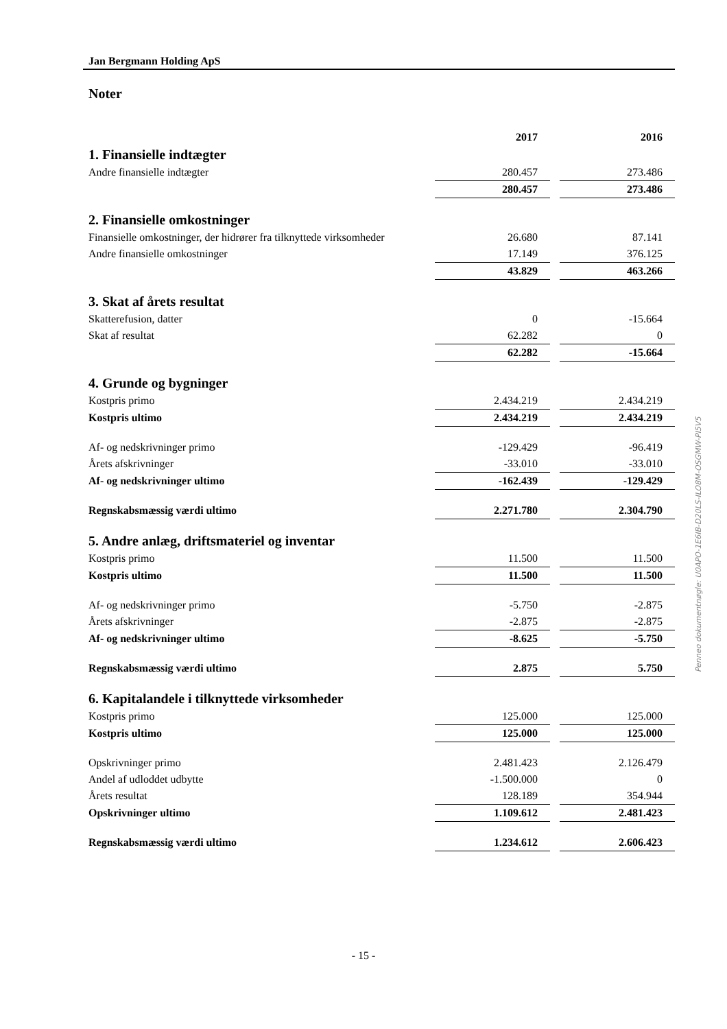Jan Bergmann Holding ApS
Noter
| | 2017 | | 2016 |
| 1. Finansielle indtægter | | | |
| Andre finansielle indtægter | 280.457 | | 273.486 |
| | 280.457 | | 273.486 |
| 2. Finansielle omkostninger | | | |
| Finansielle omkostninger, der hidrører fra tilknyttede virksomheder | 26.680 | | 87.141 |
| Andre finansielle omkostninger | 17.149 | | 376.125 |
| | 43.829 | | 463.266 |
| 3. Skat af årets resultat | | | |
| Skatterefusion, datter | 0 | | -15.664 |
| Skat af resultat | 62.282 | | 0 |
| | 62.282 | | -15.664 |
| 4. Grunde og bygninger | | | |
| Kostpris primo | 2.434.219 | | 2.434.219 |
| Kostpris ultimo | 2.434.219 | | 2.434.219 |
| Af- og nedskrivninger primo | -129.429 | | -96.419 |
| Årets afskrivninger | -33.010 | | -33.010 |
| Af- og nedskrivninger ultimo | -162.439 | | -129.429 |
| Regnskabsmæssig værdi ultimo | 2.271.780 | | 2.304.790 |
| 5. Andre anlæg, driftsmateriel og inventar | | | |
| Kostpris primo | 11.500 | | 11.500 |
| Kostpris ultimo | 11.500 | | 11.500 |
| Af- og nedskrivninger primo | -5.750 | | -2.875 |
| Årets afskrivninger | -2.875 | | -2.875 |
| Af- og nedskrivninger ultimo | -8.625 | | -5.750 |
| Regnskabsmæssig værdi ultimo | 2.875 | | 5.750 |
| 6. Kapitalandele i tilknyttede virksomheder | | | |
| Kostpris primo | 125.000 | | 125.000 |
| Kostpris ultimo | 125.000 | | 125.000 |
| Opskrivninger primo | 2.481.423 | | 2.126.479 |
| Andel af udloddet udbytte | -1.500.000 | | 0 |
| Årets resultat | 128.189 | | 354.944 |
| Opskrivninger ultimo | 1.109.612 | | 2.481.423 |
| Regnskabsmæssig værdi ultimo | 1.234.612 | | 2.606.423 |
Penneo dokumentnøgle: U0APO-1E6IB-D20LS-ILO8M-OSGMW-PI5V5
- 15 -